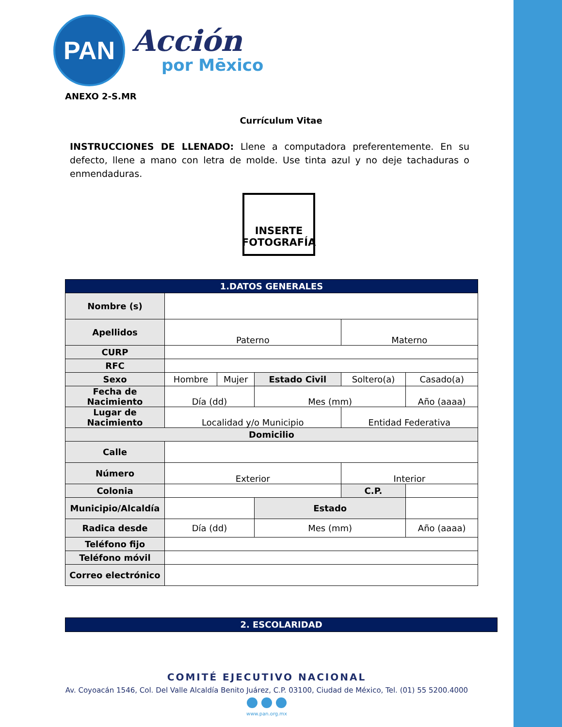PAN
Acción
por Mēxico
ANEXO 2-S.MR
Currículum Vitae
INSTRUCCIONES DE LLENADO: Llene a computadora preferentemente. En su defecto, llene a mano con letra de molde. Use tinta azul y no deje tachaduras o enmendaduras.
INSERTE
FOTOGRAFÍA
| 1.DATOS GENERALES | | | | | |
| --- | --- | --- | --- | --- | --- |
| Nombre (s) | | | | | |
| Apellidos | Paterno | | | Materno | |
| CURP | | | | | |
| RFC | | | | | |
| Sexo | Hombre | Mujer | Estado Civil | Soltero(a) | Casado(a) |
| Fecha de Nacimiento | Día (dd) | | Mes (mm) | | Año (aaaa) |
| Lugar de Nacimiento | Localidad y/o Municipio | | | Entidad Federativa | |
| Domicilio | | | | | |
| Calle | | | | | |
| Número | Exterior | | | Interior | |
| Colonia | | | | C.P. | |
| Municipio/Alcaldía | | | Estado | | |
| Radica desde | Día (dd) | | Mes (mm) | | Año (aaaa) |
| Teléfono fijo | | | | | |
| Teléfono móvil | | | | | |
| Correo electrónico | | | | | |
2. ESCOLARIDAD
COMITÉ EJECUTIVO NACIONAL
Av. Coyoacán 1546, Col. Del Valle Alcaldía Benito Juárez, C.P. 03100, Ciudad de México, Tel. (01) 55 5200.4000
www.pan.org.mx